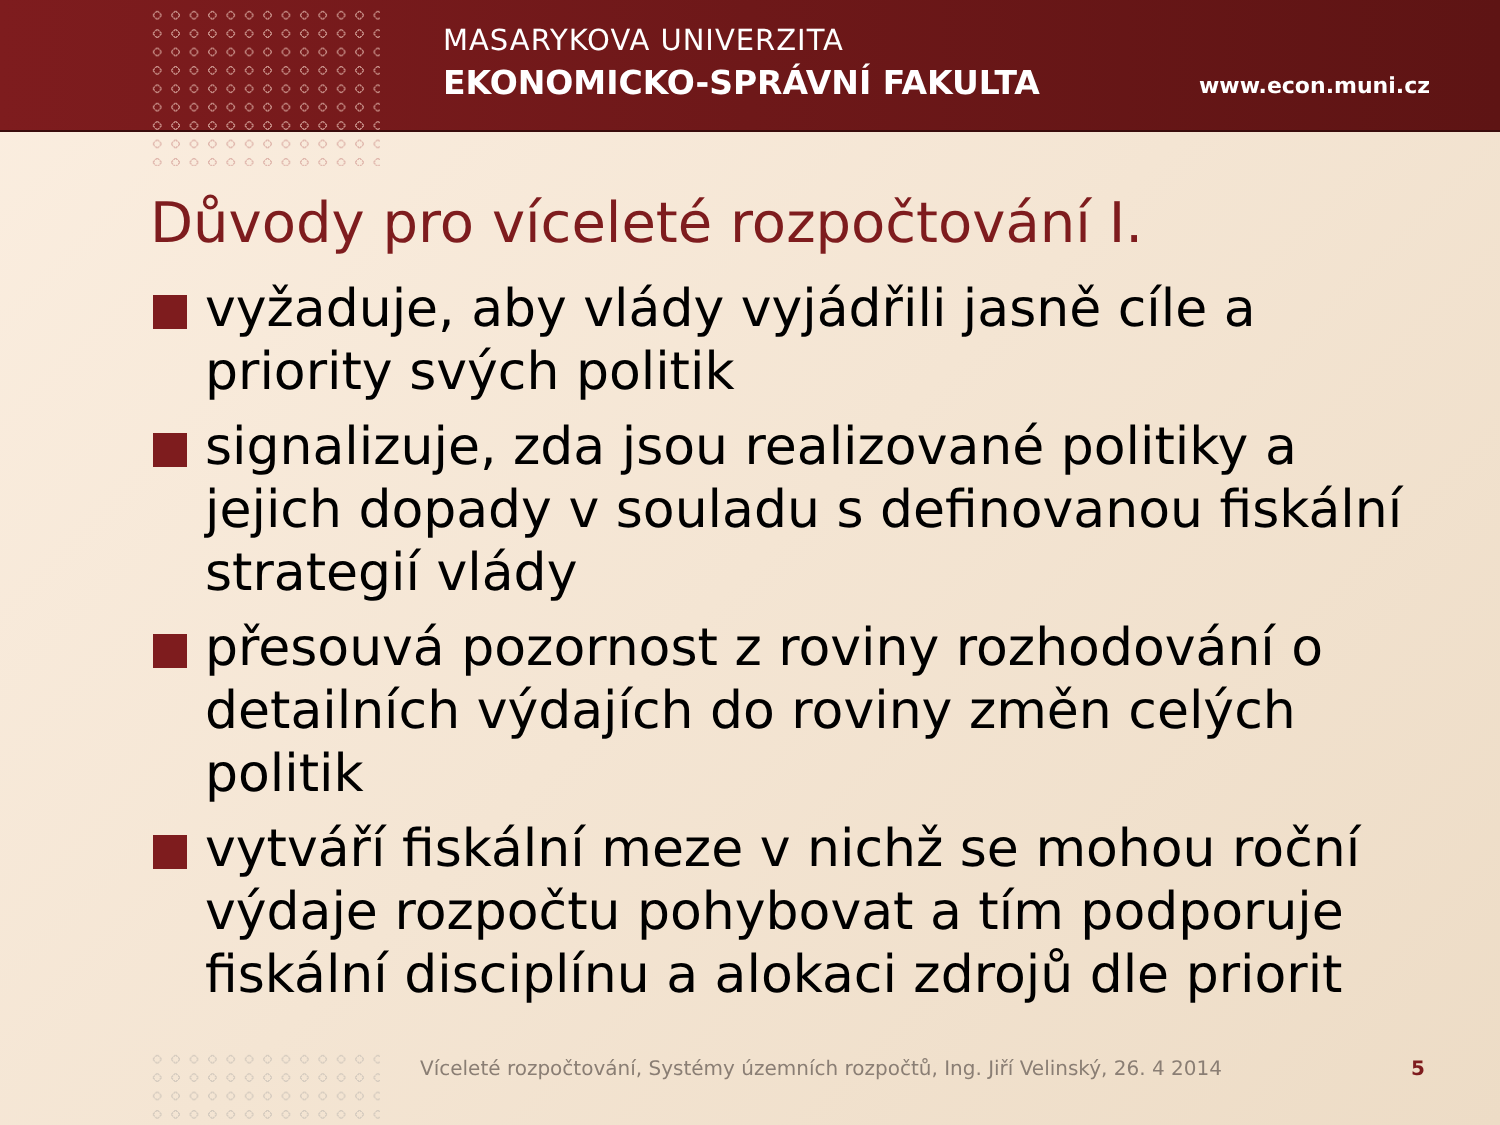MASARYKOVA UNIVERZITA
EKONOMICKO-SPRÁVNÍ FAKULTA
www.econ.muni.cz
Důvody pro víceleté rozpočtování I.
vyžaduje, aby vlády vyjádřili jasně cíle a priority svých politik
signalizuje, zda jsou realizované politiky a jejich dopady v souladu s definovanou fiskální strategií vlády
přesouvá pozornost z roviny rozhodování o detailních výdajích do roviny změn celých politik
vytváří fiskální meze v nichž se mohou roční výdaje rozpočtu pohybovat a tím podporuje fiskální disciplínu a alokaci zdrojů dle priorit
Víceleté rozpočtování, Systémy územních rozpočtů, Ing. Jiří Velinský, 26. 4 2014
5